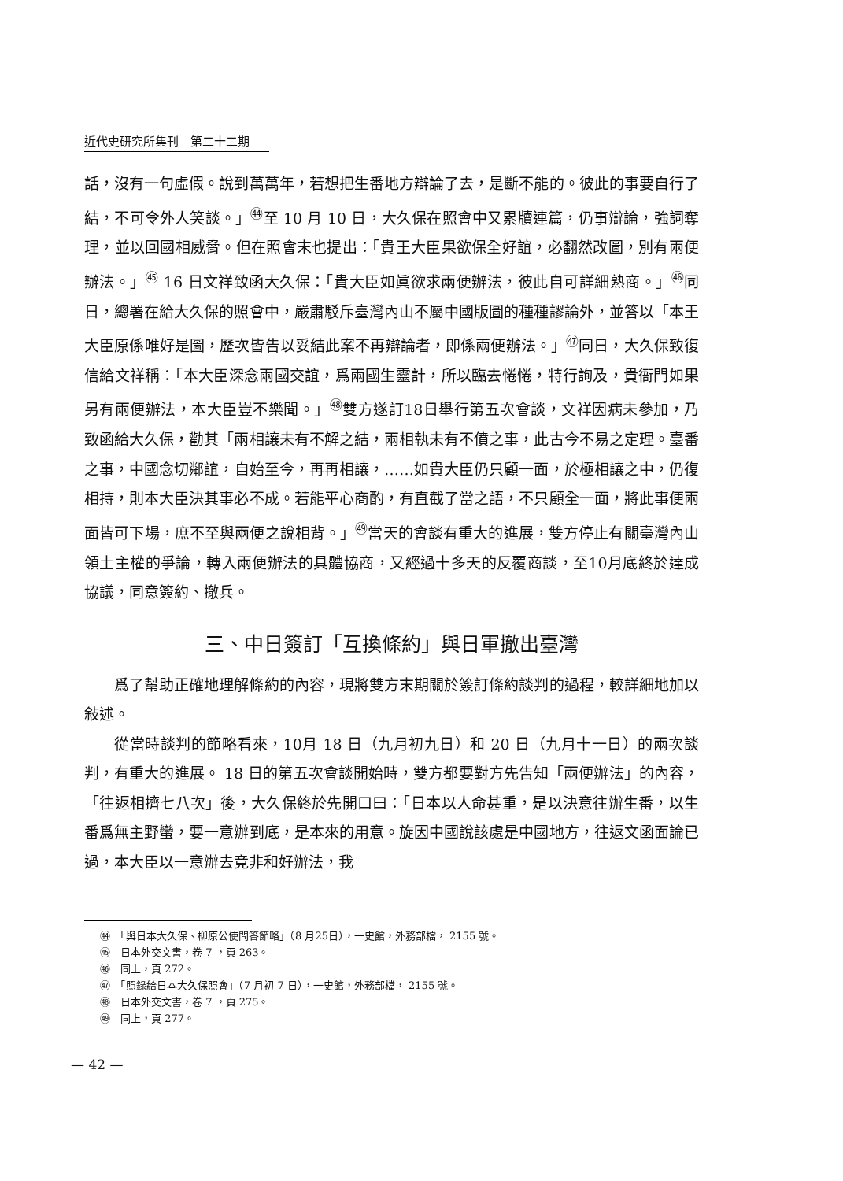近代史研究所集刊　第二十二期
話，沒有一句虛假。說到萬萬年，若想把生番地方辯論了去，是斷不能的。彼此的事要自行了結，不可令外人笑談。」<sup>㊹</sup>至 10 月 10 日，大久保在照會中又累牘連篇，仍事辯論，強詞奪理，並以回國相威脅。但在照會末也提出：「貴王大臣果欲保全好誼，必翻然改圖，別有兩便辦法。」<sup>㊺</sup> 16 日文祥致函大久保：「貴大臣如眞欲求兩便辦法，彼此自可詳細熟商。」<sup>㊻</sup>同日，總署在給大久保的照會中，嚴肅駁斥臺灣內山不屬中國版圖的種種謬論外，並答以「本王大臣原係唯好是圖，歷次皆告以妥結此案不再辯論者，即係兩便辦法。」<sup>㊼</sup>同日，大久保致復信給文祥稱：「本大臣深念兩國交誼，爲兩國生靈計，所以臨去惓惓，特行詢及，貴衙門如果另有兩便辦法，本大臣豈不樂聞。」<sup>㊽</sup>雙方遂訂18日舉行第五次會談，文祥因病未參加，乃致函給大久保，勸其「兩相讓未有不解之結，兩相執未有不僨之事，此古今不易之定理。臺番之事，中國念切鄰誼，自始至今，再再相讓，……如貴大臣仍只顧一面，於極相讓之中，仍復相持，則本大臣決其事必不成。若能平心商酌，有直截了當之語，不只顧全一面，將此事便兩面皆可下場，庶不至與兩便之說相背。」<sup>㊾</sup>當天的會談有重大的進展，雙方停止有關臺灣內山領土主權的爭論，轉入兩便辦法的具體協商，又經過十多天的反覆商談，至10月底終於達成協議，同意簽約、撤兵。
三、中日簽訂「互換條約」與日軍撤出臺灣
爲了幫助正確地理解條約的內容，現將雙方末期關於簽訂條約談判的過程，較詳細地加以敍述。
從當時談判的節略看來，10月 18 日（九月初九日）和 20 日（九月十一日）的兩次談判，有重大的進展。 18 日的第五次會談開始時，雙方都要對方先告知「兩便辦法」的內容，「往返相擠七八次」後，大久保終於先開口曰：「日本以人命甚重，是以決意往辦生番，以生番爲無主野蠻，要一意辦到底，是本來的用意。旋因中國說該處是中國地方，往返文函面論已過，本大臣以一意辦去竟非和好辦法，我
㊹　「與日本大久保、柳原公使問答節略」（8 月25日），一史館，外務部檔， 2155 號。
㊺　日本外交文書，卷 7 ，頁 263。
㊻　同上，頁 272。
㊼　「照錄給日本大久保照會」（7 月初 7 日），一史館，外務部檔， 2155 號。
㊽　日本外交文書，卷 7 ，頁 275。
㊾　同上，頁 277。
— 42 —